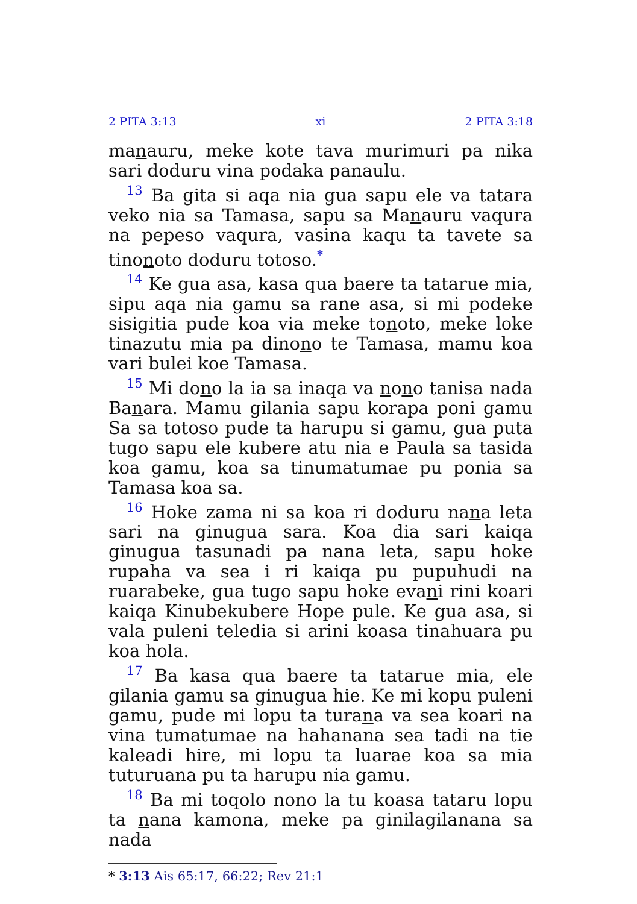2 PITA 3:13 xi 2 PITA 3:18
manauru, meke kote tava murimuri pa nika sari doduru vina podaka panaulu.
<sup>13</sup> Ba gita si aqa nia gua sapu ele va tatara veko nia sa Tamasa, sapu sa Manauru vaqura na pepeso vaqura, vasina kaqu ta tavete sa tinonoto doduru totoso.<sup>*</sup>
<sup>14</sup> Ke gua asa, kasa qua baere ta tatarue mia, sipu aqa nia gamu sa rane asa, si mi podeke sisigitia pude koa via meke tonoto, meke loke tinazutu mia pa dinono te Tamasa, mamu koa vari bulei koe Tamasa.
<sup>15</sup> Mi dono la ia sa inaqa va nono tanisa nada Banara. Mamu gilania sapu korapa poni gamu Sa sa totoso pude ta harupu si gamu, gua puta tugo sapu ele kubere atu nia e Paula sa tasida koa gamu, koa sa tinumatumae pu ponia sa Tamasa koa sa.
<sup>16</sup> Hoke zama ni sa koa ri doduru nana leta sari na ginugua sara. Koa dia sari kaiqa ginugua tasunadi pa nana leta, sapu hoke rupaha va sea i ri kaiqa pu pupuhudi na ruarabeke, gua tugo sapu hoke evani rini koari kaiqa Kinubekubere Hope pule. Ke gua asa, si vala puleni teledia si arini koasa tinahuara pu koa hola.
<sup>17</sup> Ba kasa qua baere ta tatarue mia, ele gilania gamu sa ginugua hie. Ke mi kopu puleni gamu, pude mi lopu ta turana va sea koari na vina tumatumae na hahanana sea tadi na tie kaleadi hire, mi lopu ta luarae koa sa mia tuturuana pu ta harupu nia gamu.
<sup>18</sup> Ba mi toqolo nono la tu koasa tataru lopu ta nana kamona, meke pa ginilagilanana sa nada
* 3:13 Ais 65:17, 66:22; Rev 21:1